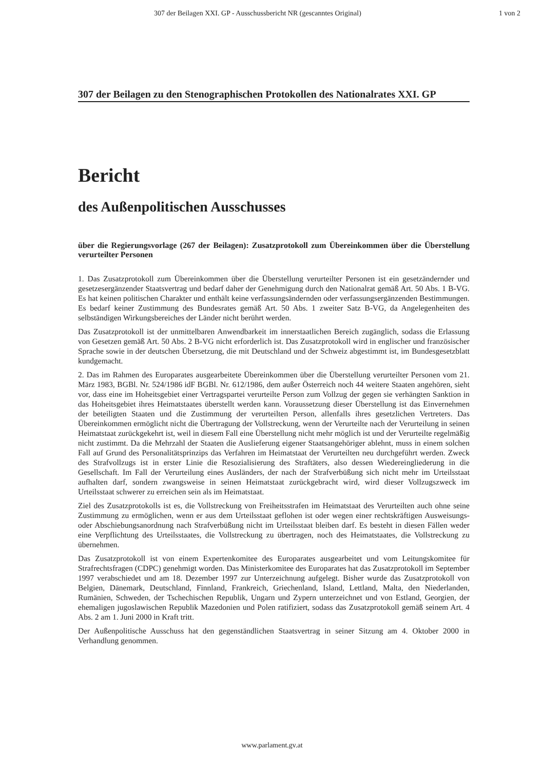307 der Beilagen XXI. GP - Ausschussbericht NR (gescanntes Original) 1 von 2
307 der Beilagen zu den Stenographischen Protokollen des Nationalrates XXI. GP
Bericht
des Außenpolitischen Ausschusses
über die Regierungsvorlage (267 der Beilagen): Zusatzprotokoll zum Übereinkommen über die Überstellung verurteilter Personen
1. Das Zusatzprotokoll zum Übereinkommen über die Überstellung verurteilter Personen ist ein gesetzändernder und gesetzesergänzender Staatsvertrag und bedarf daher der Genehmigung durch den Nationalrat gemäß Art. 50 Abs. 1 B-VG. Es hat keinen politischen Charakter und enthält keine verfassungsändernden oder verfassungsergänzenden Bestimmungen. Es bedarf keiner Zustimmung des Bundesrates gemäß Art. 50 Abs. 1 zweiter Satz B-VG, da Angelegenheiten des selbständigen Wirkungsbereiches der Länder nicht berührt werden.
Das Zusatzprotokoll ist der unmittelbaren Anwendbarkeit im innerstaatlichen Bereich zugänglich, sodass die Erlassung von Gesetzen gemäß Art. 50 Abs. 2 B-VG nicht erforderlich ist. Das Zusatzprotokoll wird in englischer und französischer Sprache sowie in der deutschen Übersetzung, die mit Deutschland und der Schweiz abgestimmt ist, im Bundesgesetzblatt kundgemacht.
2. Das im Rahmen des Europarates ausgearbeitete Übereinkommen über die Überstellung verurteilter Personen vom 21. März 1983, BGBl. Nr. 524/1986 idF BGBl. Nr. 612/1986, dem außer Österreich noch 44 weitere Staaten angehören, sieht vor, dass eine im Hoheitsgebiet einer Vertragspartei verurteilte Person zum Vollzug der gegen sie verhängten Sanktion in das Hoheitsgebiet ihres Heimatstaates überstellt werden kann. Voraussetzung dieser Überstellung ist das Einvernehmen der beteiligten Staaten und die Zustimmung der verurteilten Person, allenfalls ihres gesetzlichen Vertreters. Das Übereinkommen ermöglicht nicht die Übertragung der Vollstreckung, wenn der Verurteilte nach der Verurteilung in seinen Heimatstaat zurückgekehrt ist, weil in diesem Fall eine Überstellung nicht mehr möglich ist und der Verurteilte regelmäßig nicht zustimmt. Da die Mehrzahl der Staaten die Auslieferung eigener Staatsangehöriger ablehnt, muss in einem solchen Fall auf Grund des Personalitätsprinzips das Verfahren im Heimatstaat der Verurteilten neu durchgeführt werden. Zweck des Strafvollzugs ist in erster Linie die Resozialisierung des Straftäters, also dessen Wiedereingliederung in die Gesellschaft. Im Fall der Verurteilung eines Ausländers, der nach der Strafverbüßung sich nicht mehr im Urteilsstaat aufhalten darf, sondern zwangsweise in seinen Heimatstaat zurückgebracht wird, wird dieser Vollzugszweck im Urteilsstaat schwerer zu erreichen sein als im Heimatstaat.
Ziel des Zusatzprotokolls ist es, die Vollstreckung von Freiheitsstrafen im Heimatstaat des Verurteilten auch ohne seine Zustimmung zu ermöglichen, wenn er aus dem Urteilsstaat geflohen ist oder wegen einer rechtskräftigen Ausweisungs- oder Abschiebungsanordnung nach Strafverbüßung nicht im Urteilsstaat bleiben darf. Es besteht in diesen Fällen weder eine Verpflichtung des Urteilsstaates, die Vollstreckung zu übertragen, noch des Heimatstaates, die Vollstreckung zu übernehmen.
Das Zusatzprotokoll ist von einem Expertenkomitee des Europarates ausgearbeitet und vom Leitungskomitee für Strafrechtsfragen (CDPC) genehmigt worden. Das Ministerkomitee des Europarates hat das Zusatzprotokoll im September 1997 verabschiedet und am 18. Dezember 1997 zur Unterzeichnung aufgelegt. Bisher wurde das Zusatzprotokoll von Belgien, Dänemark, Deutschland, Finnland, Frankreich, Griechenland, Island, Lettland, Malta, den Niederlanden, Rumänien, Schweden, der Tschechischen Republik, Ungarn und Zypern unterzeichnet und von Estland, Georgien, der ehemaligen jugoslawischen Republik Mazedonien und Polen ratifiziert, sodass das Zusatzprotokoll gemäß seinem Art. 4 Abs. 2 am 1. Juni 2000 in Kraft tritt.
Der Außenpolitische Ausschuss hat den gegenständlichen Staatsvertrag in seiner Sitzung am 4. Oktober 2000 in Verhandlung genommen.
www.parlament.gv.at